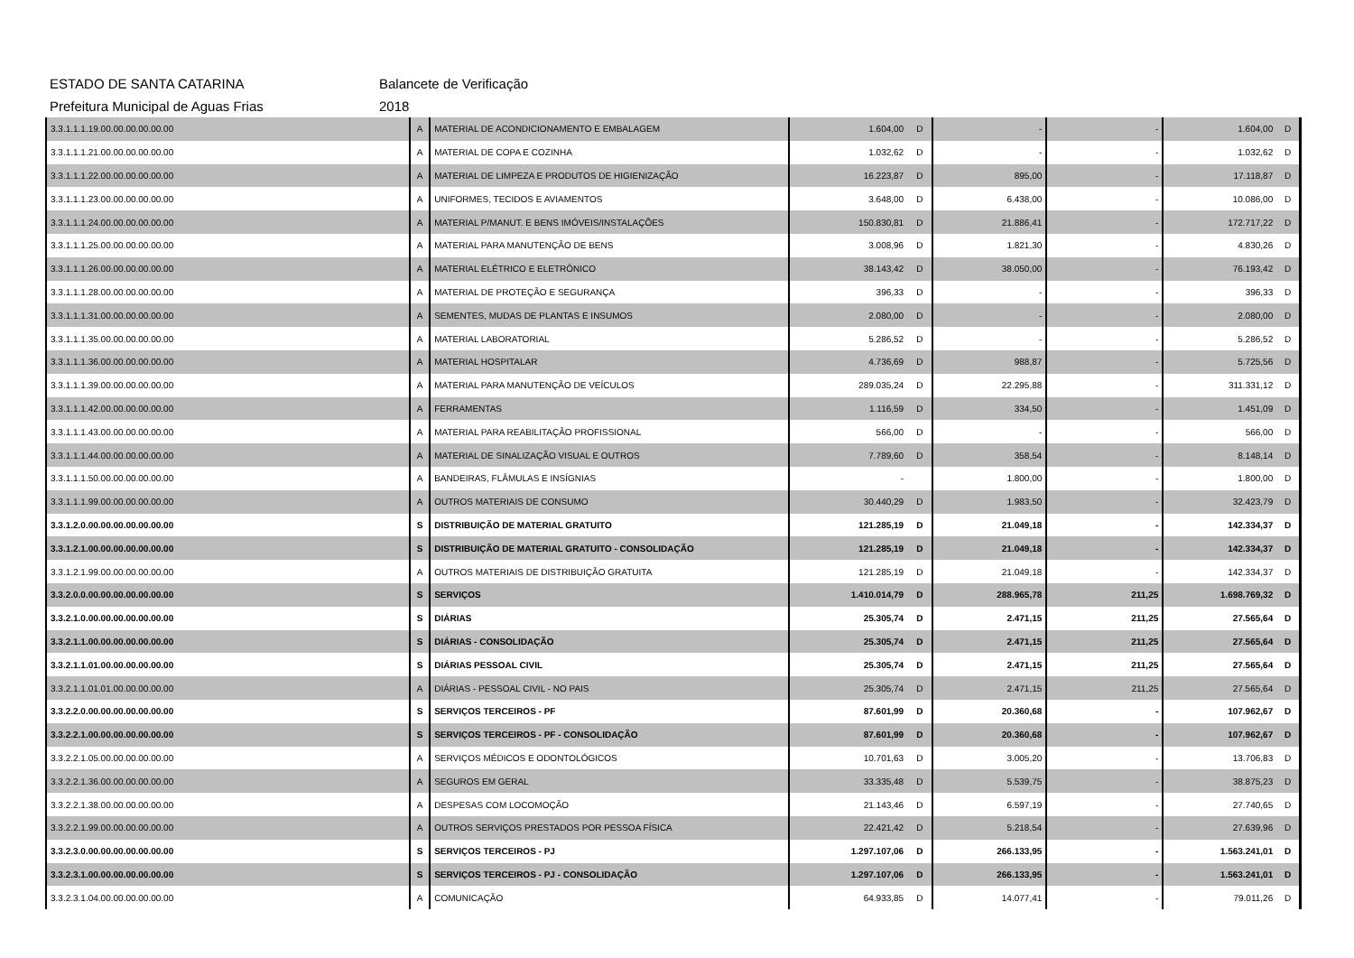ESTADO DE SANTA CATARINA Balancete de Verificação
Prefeitura Municipal de Aguas Frias 2018
| 3.3.1.1.1.19.00.00.00.00.00.00 | A | MATERIAL DE ACONDICIONAMENTO E EMBALAGEM | 1.604,00 | D | - | - | 1.604,00 | D |
| 3.3.1.1.1.21.00.00.00.00.00.00 | A | MATERIAL DE COPA E COZINHA | 1.032,62 | D | - | - | 1.032,62 | D |
| 3.3.1.1.1.22.00.00.00.00.00.00 | A | MATERIAL DE LIMPEZA E PRODUTOS DE HIGIENIZAÇÃO | 16.223,87 | D | 895,00 | - | 17.118,87 | D |
| 3.3.1.1.1.23.00.00.00.00.00.00 | A | UNIFORMES, TECIDOS E AVIAMENTOS | 3.648,00 | D | 6.438,00 | - | 10.086,00 | D |
| 3.3.1.1.1.24.00.00.00.00.00.00 | A | MATERIAL P/MANUT. E BENS IMÓVEIS/INSTALAÇÕES | 150.830,81 | D | 21.886,41 | - | 172.717,22 | D |
| 3.3.1.1.1.25.00.00.00.00.00.00 | A | MATERIAL PARA MANUTENÇÃO DE BENS | 3.008,96 | D | 1.821,30 | - | 4.830,26 | D |
| 3.3.1.1.1.26.00.00.00.00.00.00 | A | MATERIAL ELÉTRICO E ELETRÔNICO | 38.143,42 | D | 38.050,00 | - | 76.193,42 | D |
| 3.3.1.1.1.28.00.00.00.00.00.00 | A | MATERIAL DE PROTEÇÃO E SEGURANÇA | 396,33 | D | - | - | 396,33 | D |
| 3.3.1.1.1.31.00.00.00.00.00.00 | A | SEMENTES, MUDAS DE PLANTAS E INSUMOS | 2.080,00 | D | - | - | 2.080,00 | D |
| 3.3.1.1.1.35.00.00.00.00.00.00 | A | MATERIAL LABORATORIAL | 5.286,52 | D | - | - | 5.286,52 | D |
| 3.3.1.1.1.36.00.00.00.00.00.00 | A | MATERIAL HOSPITALAR | 4.736,69 | D | 988,87 | - | 5.725,56 | D |
| 3.3.1.1.1.39.00.00.00.00.00.00 | A | MATERIAL PARA MANUTENÇÃO DE VEÍCULOS | 289.035,24 | D | 22.295,88 | - | 311.331,12 | D |
| 3.3.1.1.1.42.00.00.00.00.00.00 | A | FERRAMENTAS | 1.116,59 | D | 334,50 | - | 1.451,09 | D |
| 3.3.1.1.1.43.00.00.00.00.00.00 | A | MATERIAL PARA REABILITAÇÃO PROFISSIONAL | 566,00 | D | - | - | 566,00 | D |
| 3.3.1.1.1.44.00.00.00.00.00.00 | A | MATERIAL DE SINALIZAÇÃO VISUAL E OUTROS | 7.789,60 | D | 358,54 | - | 8.148,14 | D |
| 3.3.1.1.1.50.00.00.00.00.00.00 | A | BANDEIRAS, FLÂMULAS E INSÍGNIAS | - | | 1.800,00 | - | 1.800,00 | D |
| 3.3.1.1.1.99.00.00.00.00.00.00 | A | OUTROS MATERIAIS DE CONSUMO | 30.440,29 | D | 1.983,50 | - | 32.423,79 | D |
| 3.3.1.2.0.00.00.00.00.00.00.00 | S | DISTRIBUIÇÃO DE MATERIAL GRATUITO | 121.285,19 | D | 21.049,18 | - | 142.334,37 | D |
| 3.3.1.2.1.00.00.00.00.00.00.00 | S | DISTRIBUIÇÃO DE MATERIAL GRATUITO - CONSOLIDAÇÃO | 121.285,19 | D | 21.049,18 | - | 142.334,37 | D |
| 3.3.1.2.1.99.00.00.00.00.00.00 | A | OUTROS MATERIAIS DE DISTRIBUIÇÃO GRATUITA | 121.285,19 | D | 21.049,18 | - | 142.334,37 | D |
| 3.3.2.0.0.00.00.00.00.00.00.00 | S | SERVIÇOS | 1.410.014,79 | D | 288.965,78 | 211,25 | 1.698.769,32 | D |
| 3.3.2.1.0.00.00.00.00.00.00.00 | S | DIÁRIAS | 25.305,74 | D | 2.471,15 | 211,25 | 27.565,64 | D |
| 3.3.2.1.1.00.00.00.00.00.00.00 | S | DIÁRIAS - CONSOLIDAÇÃO | 25.305,74 | D | 2.471,15 | 211,25 | 27.565,64 | D |
| 3.3.2.1.1.01.00.00.00.00.00.00 | S | DIÁRIAS PESSOAL CIVIL | 25.305,74 | D | 2.471,15 | 211,25 | 27.565,64 | D |
| 3.3.2.1.1.01.01.00.00.00.00.00 | A | DIÁRIAS - PESSOAL CIVIL - NO PAIS | 25.305,74 | D | 2.471,15 | 211,25 | 27.565,64 | D |
| 3.3.2.2.0.00.00.00.00.00.00.00 | S | SERVIÇOS TERCEIROS - PF | 87.601,99 | D | 20.360,68 | - | 107.962,67 | D |
| 3.3.2.2.1.00.00.00.00.00.00.00 | S | SERVIÇOS TERCEIROS - PF - CONSOLIDAÇÃO | 87.601,99 | D | 20.360,68 | - | 107.962,67 | D |
| 3.3.2.2.1.05.00.00.00.00.00.00 | A | SERVIÇOS MÉDICOS E ODONTOLÓGICOS | 10.701,63 | D | 3.005,20 | - | 13.706,83 | D |
| 3.3.2.2.1.36.00.00.00.00.00.00 | A | SEGUROS EM GERAL | 33.335,48 | D | 5.539,75 | - | 38.875,23 | D |
| 3.3.2.2.1.38.00.00.00.00.00.00 | A | DESPESAS COM LOCOMOÇÃO | 21.143,46 | D | 6.597,19 | - | 27.740,65 | D |
| 3.3.2.2.1.99.00.00.00.00.00.00 | A | OUTROS SERVIÇOS PRESTADOS POR PESSOA FÍSICA | 22.421,42 | D | 5.218,54 | - | 27.639,96 | D |
| 3.3.2.3.0.00.00.00.00.00.00.00 | S | SERVIÇOS TERCEIROS - PJ | 1.297.107,06 | D | 266.133,95 | - | 1.563.241,01 | D |
| 3.3.2.3.1.00.00.00.00.00.00.00 | S | SERVIÇOS TERCEIROS - PJ - CONSOLIDAÇÃO | 1.297.107,06 | D | 266.133,95 | - | 1.563.241,01 | D |
| 3.3.2.3.1.04.00.00.00.00.00.00 | A | COMUNICAÇÃO | 64.933,85 | D | 14.077,41 | - | 79.011,26 | D |